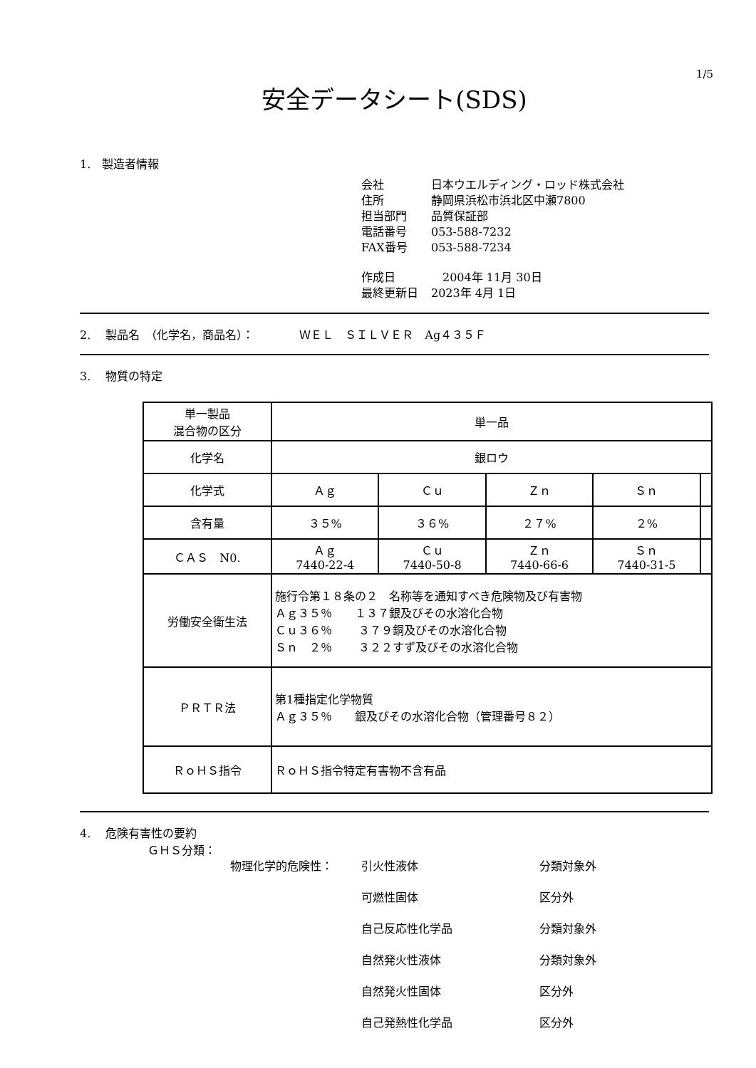1/5
安全データシート(SDS)
1.　製造者情報
会社 日本ウエルディング・ロッド株式会社
住所 静岡県浜松市浜北区中瀬7800
担当部門 品質保証部
電話番号 053-588-7232
FAX番号 053-588-7234
作成日　2004年 11月 30日
最終更新日 2023年 4月 1日
2.　 製品名　（化学名，商品名）：　　　　ＷＥＬ　ＳＩＬＶＥＲ　Ag４３５Ｆ
3.　 物質の特定
| 単一製品 混合物の区分 | 単一品 | | | | |
| 化学名 | 銀ロウ | | | | |
| 化学式 | Ａｇ | Ｃｕ | Ｚｎ | Ｓｎ | |
| 含有量 | ３５% | ３６% | ２７% | ２% | |
| ＣＡＳ N0. | Ａｇ 7440-22-4 | Ｃｕ 7440-50-8 | Ｚｎ 7440-66-6 | Ｓｎ 7440-31-5 | |
| 労働安全衛生法 | 施行令第１８条の２ 名称等を通知すべき危険物及び有害物 Ａｇ３５％ １３７銀及びその水溶化合物 Ｃｕ３６％ ３７９銅及びその水溶化合物 Ｓｎ ２％ ３２２すず及びその水溶化合物 | | | | |
| ＰＲＴＲ法 | 第1種指定化学物質 Ａｇ３５％ 銀及びその水溶化合物（管理番号８２） | | | | |
| ＲｏＨＳ指令 | ＲｏＨＳ指令特定有害物不含有品 | | | | |
4.　 危険有害性の要約
ＧＨＳ分類：
物理化学的危険性：
引火性液体
分類対象外
可燃性固体
区分外
自己反応性化学品
分類対象外
自然発火性液体
分類対象外
自然発火性固体
区分外
自己発熱性化学品
区分外